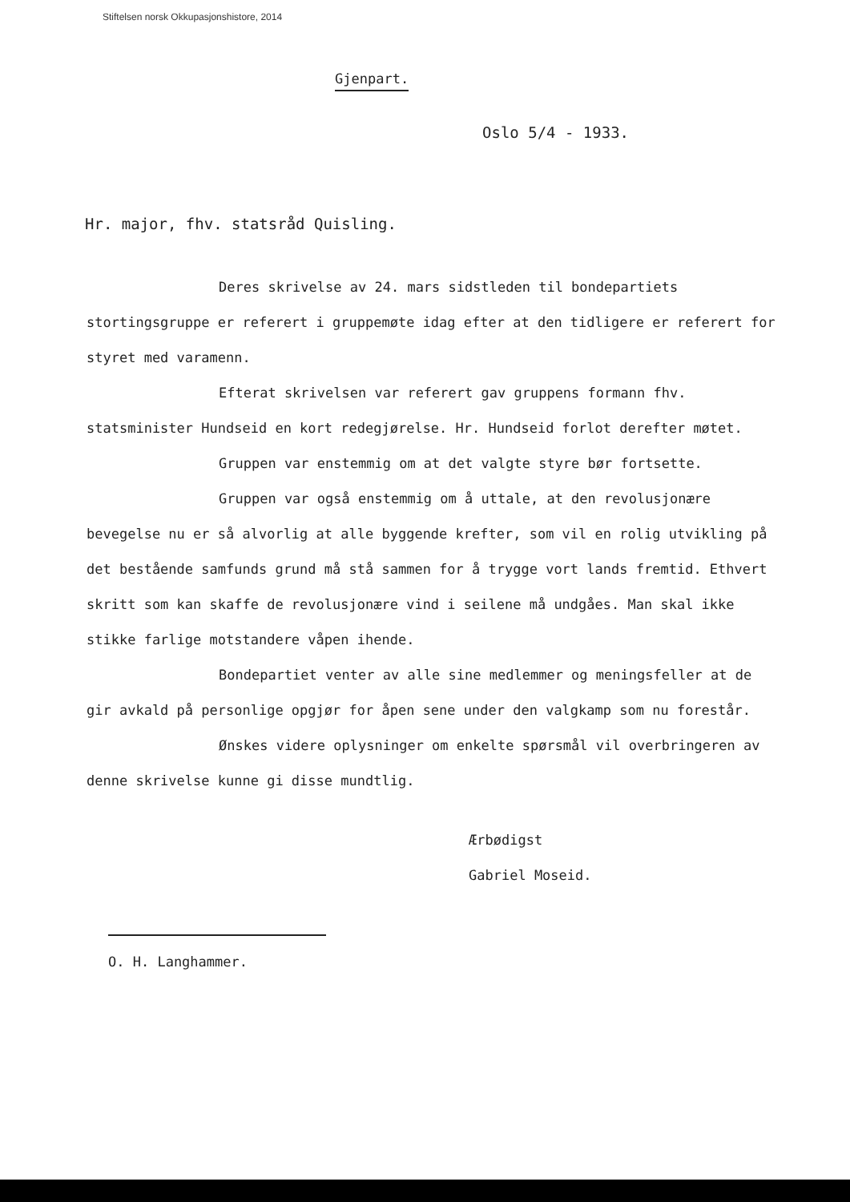Stiftelsen norsk Okkupasjonshistore, 2014
Gjenpart.
Oslo 5/4 - 1933.
Hr. major, fhv. statsråd Quisling.
Deres skrivelse av 24. mars sidstleden til bondepartiets stortingsgruppe er referert i gruppemøte idag efter at den tidligere er referert for styret med varamenn.
Efterat skrivelsen var referert gav gruppens formann fhv. statsminister Hundseid en kort redegjørelse. Hr. Hundseid forlot derefter møtet.
Gruppen var enstemmig om at det valgte styre bør fortsette.
Gruppen var også enstemmig om å uttale, at den revolusjonære bevegelse nu er så alvorlig at alle byggende krefter, som vil en rolig utvikling på det bestående samfunds grund må stå sammen for å trygge vort lands fremtid. Ethvert skritt som kan skaffe de revolusjonære vind i seilene må undgåes. Man skal ikke stikke farlige motstandere våpen ihende.
Bondepartiet venter av alle sine medlemmer og meningsfeller at de gir avkald på personlige opgjør for åpen sene under den valgkamp som nu forestår.
Ønskes videre oplysninger om enkelte spørsmål vil overbringeren av denne skrivelse kunne gi disse mundtlig.
Ærbødigst
Gabriel Moseid.
O. H. Langhammer.